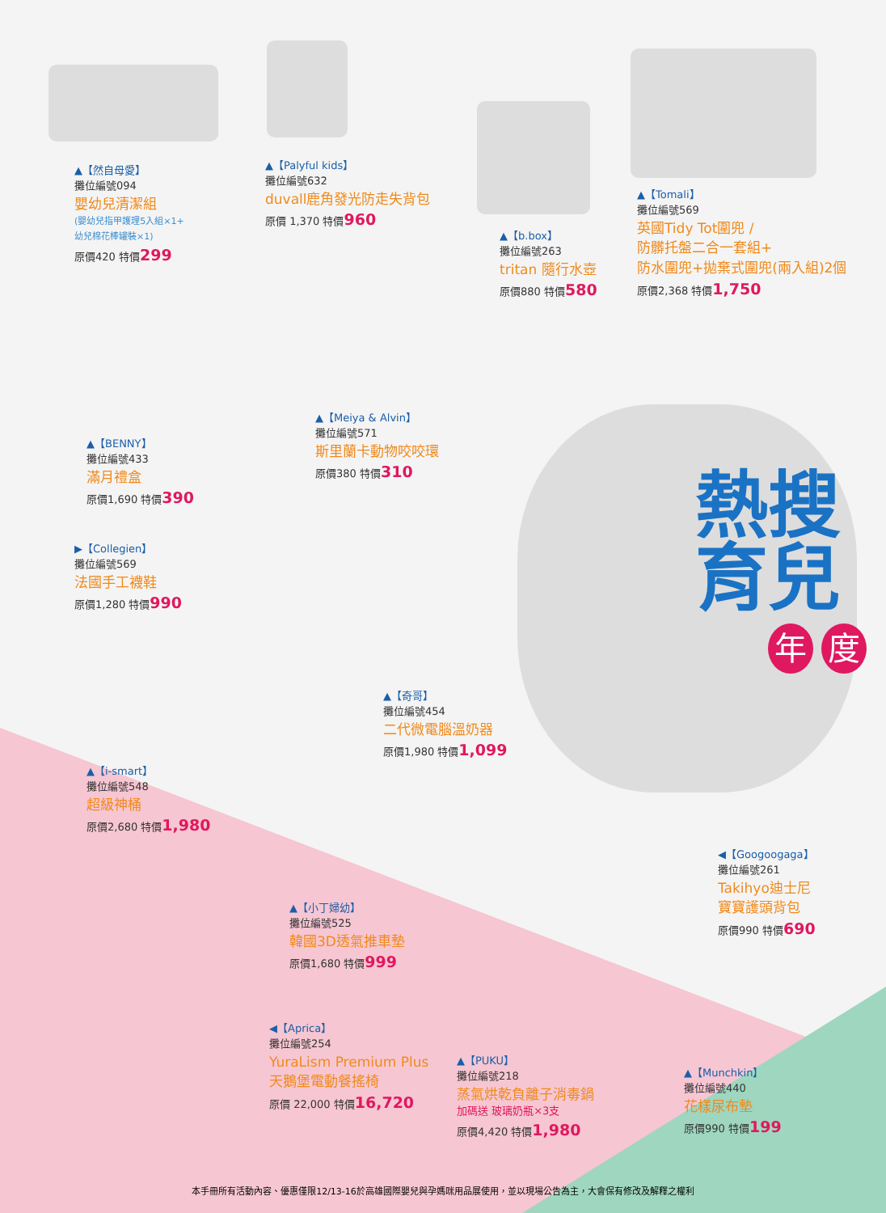▲【然自母愛】
攤位編號094
嬰幼兒清潔組
(嬰幼兒指甲護理5入組×1+
幼兒棉花棒罐裝×1)
原價420 特價299
▲【Palyful kids】
攤位編號632
duvall鹿角發光防走失背包
原價 1,370 特價960
▲【b.box】
攤位編號263
tritan 隨行水壺
原價880 特價580
▲【Tomali】
攤位編號569
英國Tidy Tot圍兜 /
防髒托盤二合一套組+
防水圍兜+拋棄式圍兜(兩入組)2個
原價2,368 特價1,750
▲【BENNY】
攤位編號433
滿月禮盒
原價1,690 特價390
▲【Meiya & Alvin】
攤位編號571
斯里蘭卡動物咬咬環
原價380 特價310
熱搜
育兒
年 度
▶【Collegien】
攤位編號569
法國手工襪鞋
原價1,280 特價990
▲【奇哥】
攤位編號454
二代微電腦溫奶器
原價1,980 特價1,099
▲【i-smart】
攤位編號548
超級神桶
原價2,680 特價1,980
◀【Googoogaga】
攤位編號261
Takihyo迪士尼
寶寶護頭背包
原價990 特價690
▲【小丁婦幼】
攤位編號525
韓國3D透氣推車墊
原價1,680 特價999
◀【Aprica】
攤位編號254
YuraLism Premium Plus
天鵝堡電動餐搖椅
原價 22,000 特價16,720
▲【PUKU】
攤位編號218
蒸氣烘乾負離子消毒鍋
加碼送 玻璃奶瓶×3支
原價4,420 特價1,980
▲【Munchkin】
攤位編號440
花樣尿布墊
原價990 特價199
本手冊所有活動內容、優惠僅限12/13-16於高雄國際嬰兒與孕媽咪用品展使用，並以現場公告為主，大會保有修改及解釋之權利